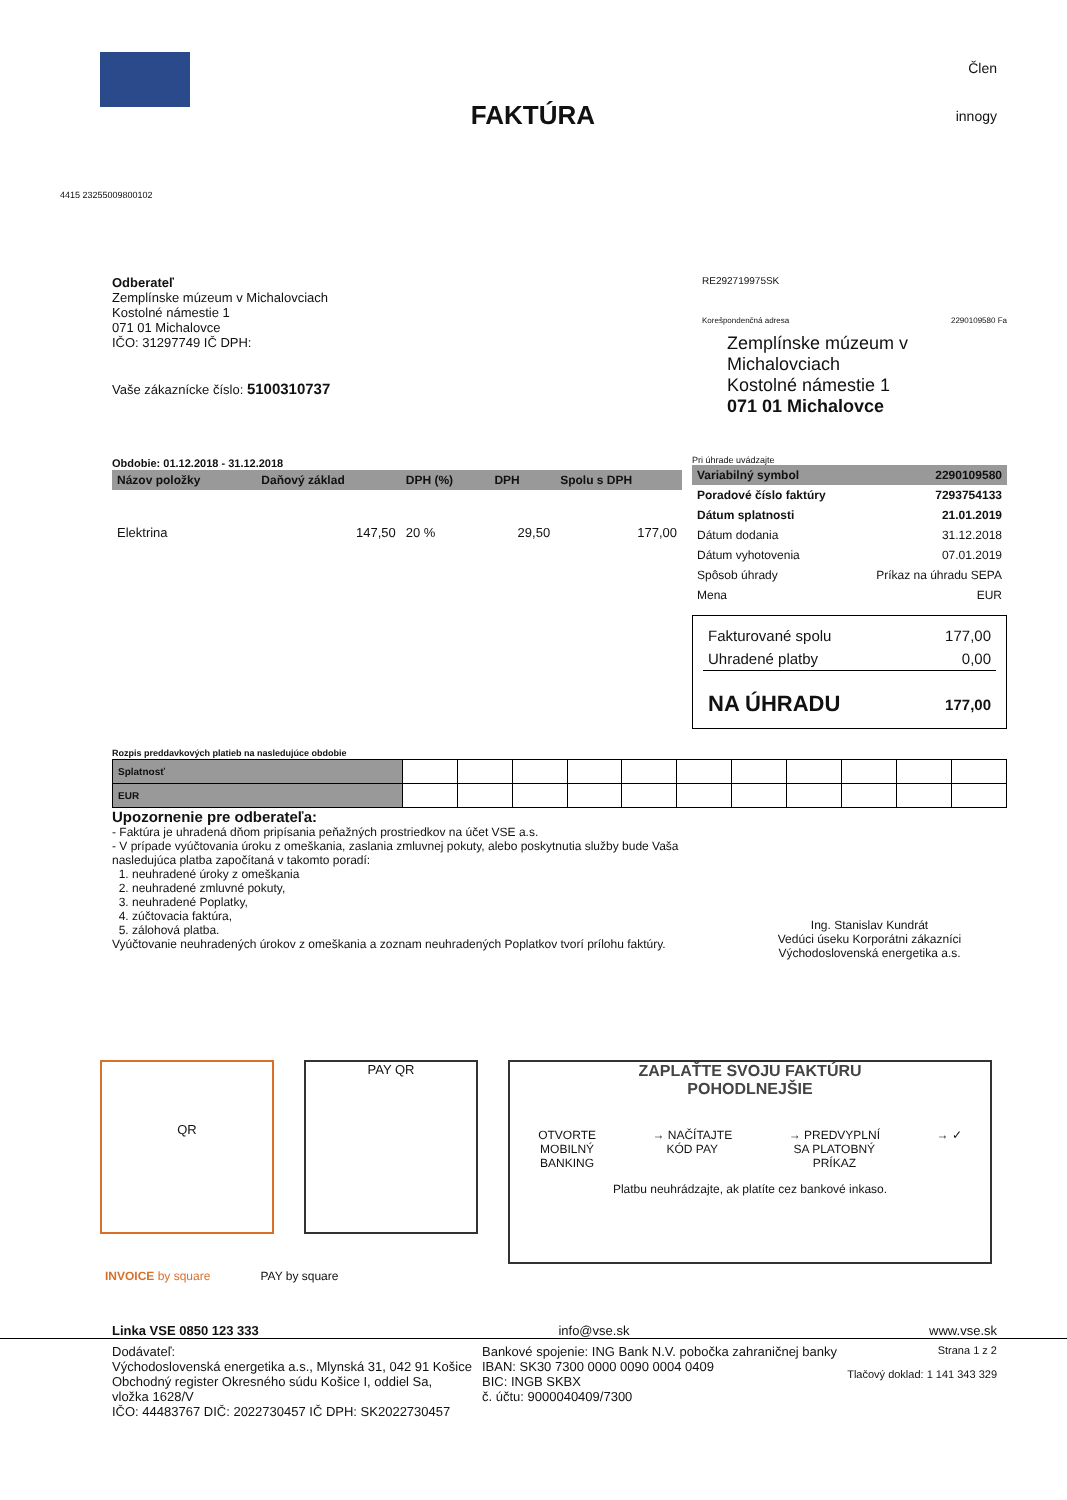FAKTÚRA
Člen
innogy
4415 23255009800102
Odberateľ
Zemplínske múzeum v Michalovciach
Kostolné námestie 1
071 01 Michalovce
IČO: 31297749 IČ DPH:
Vaše zákaznícke číslo: 5100310737
RE292719975SK
Korešpondenčná adresa 2290109580 Fa
Zemplínske múzeum v Michalovciach
Kostolné námestie 1
071 01 Michalovce
Obdobie: 01.12.2018 - 31.12.2018
| Názov položky | Daňový základ | DPH (%) | DPH | Spolu s DPH |
| --- | --- | --- | --- | --- |
| Elektrina | 147,50 | 20 % | 29,50 | 177,00 |
Pri úhrade uvádzajte
| Variabilný symbol | 2290109580 |
| --- | --- |
| Poradové číslo faktúry | 7293754133 |
| Dátum splatnosti | 21.01.2019 |
| Dátum dodania | 31.12.2018 |
| Dátum vyhotovenia | 07.01.2019 |
| Spôsob úhrady | Príkaz na úhradu SEPA |
| Mena | EUR |
| Fakturované spolu | 177,00 |
| Uhradené platby | 0,00 |
| NA ÚHRADU | 177,00 |
Rozpis preddavkových platieb na nasledujúce obdobie
| Splatnosť | | | | | | | | | | | |
| EUR | | | | | | | | | | | |
Upozornenie pre odberateľa:
- Faktúra je uhradená dňom pripísania peňažných prostriedkov na účet VSE a.s.
- V prípade vyúčtovania úroku z omeškania, zaslania zmluvnej pokuty, alebo poskytnutia služby bude Vaša nasledujúca platba započítaná v takomto poradí:
1. neuhradené úroky z omeškania
2. neuhradené zmluvné pokuty,
3. neuhradené Poplatky,
4. zúčtovacia faktúra,
5. zálohová platba.
Vyúčtovanie neuhradených úrokov z omeškania a zoznam neuhradených Poplatkov tvorí prílohu faktúry.
Ing. Stanislav Kundrát
Vedúci úseku Korporátni zákazníci
Východoslovenská energetika a.s.
QR PAY QR
ZAPLAŤTE SVOJU FAKTÚRU
POHODLNEJŠIE
OTVORTE
MOBILNÝ
BANKING → NAČÍTAJTE
KÓD PAY → PREDVYPLNÍ
SA PLATOBNÝ
PRÍKAZ → ✓
Platbu neuhrádzajte, ak platíte cez bankové inkaso.
INVOICE by square PAY by square
Linka VSE 0850 123 333 info@vse.sk www.vse.sk
Dodávateľ:
Východoslovenská energetika a.s., Mlynská 31, 042 91 Košice
Obchodný register Okresného súdu Košice I, oddiel Sa,
vložka 1628/V
IČO: 44483767 DIČ: 2022730457 IČ DPH: SK2022730457
Bankové spojenie: ING Bank N.V. pobočka zahraničnej banky
IBAN: SK30 7300 0000 0090 0004 0409
BIC: INGB SKBX
č. účtu: 9000040409/7300
Strana 1 z 2
Tlačový doklad: 1 141 343 329